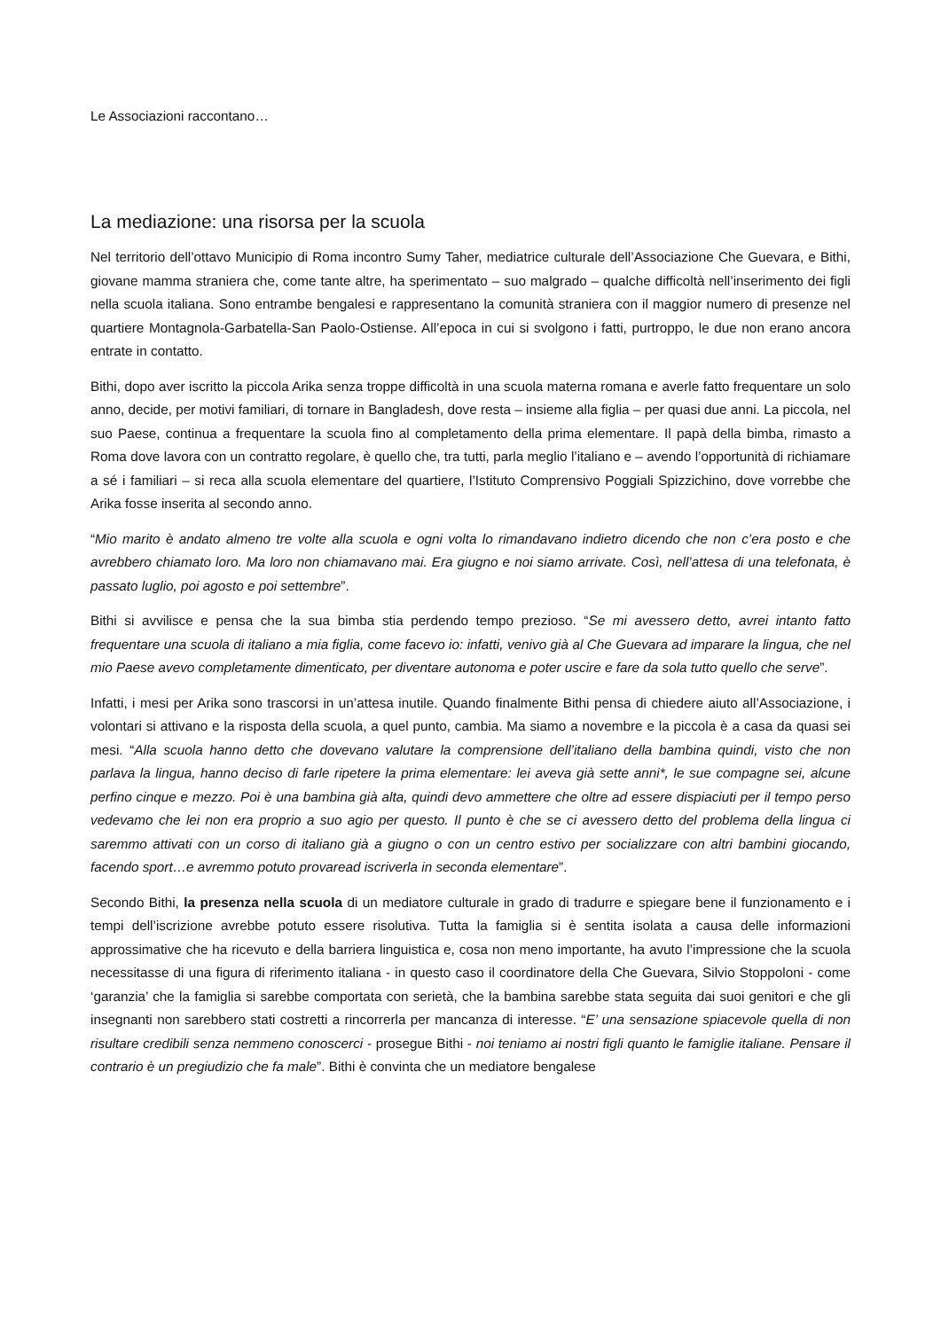Le Associazioni raccontano…
La mediazione: una risorsa per la scuola
Nel territorio dell’ottavo Municipio di Roma incontro Sumy Taher, mediatrice culturale dell’Associazione Che Guevara, e Bithi, giovane mamma straniera che, come tante altre, ha sperimentato – suo malgrado – qualche difficoltà nell’inserimento dei figli nella scuola italiana. Sono entrambe bengalesi e rappresentano la comunità straniera con il maggior numero di presenze nel quartiere Montagnola-Garbatella-San Paolo-Ostiense. All’epoca in cui si svolgono i fatti, purtroppo, le due non erano ancora entrate in contatto.
Bithi, dopo aver iscritto la piccola Arika senza troppe difficoltà in una scuola materna romana e averle fatto frequentare un solo anno, decide, per motivi familiari, di tornare in Bangladesh, dove resta – insieme alla figlia – per quasi due anni. La piccola, nel suo Paese, continua a frequentare la scuola fino al completamento della prima elementare. Il papà della bimba, rimasto a Roma dove lavora con un contratto regolare, è quello che, tra tutti, parla meglio l’italiano e – avendo l’opportunità di richiamare a sé i familiari – si reca alla scuola elementare del quartiere, l’Istituto Comprensivo Poggiali Spizzichino, dove vorrebbe che Arika fosse inserita al secondo anno.
“Mio marito è andato almeno tre volte alla scuola e ogni volta lo rimandavano indietro dicendo che non c’era posto e che avrebbero chiamato loro. Ma loro non chiamavano mai. Era giugno e noi siamo arrivate. Così, nell’attesa di una telefonata, è passato luglio, poi agosto e poi settembre”.
Bithi si avvilisce e pensa che la sua bimba stia perdendo tempo prezioso. “Se mi avessero detto, avrei intanto fatto frequentare una scuola di italiano a mia figlia, come facevo io: infatti, venivo già al Che Guevara ad imparare la lingua, che nel mio Paese avevo completamente dimenticato, per diventare autonoma e poter uscire e fare da sola tutto quello che serve”.
Infatti, i mesi per Arika sono trascorsi in un’attesa inutile. Quando finalmente Bithi pensa di chiedere aiuto all’Associazione, i volontari si attivano e la risposta della scuola, a quel punto, cambia. Ma siamo a novembre e la piccola è a casa da quasi sei mesi. “Alla scuola hanno detto che dovevano valutare la comprensione dell’italiano della bambina quindi, visto che non parlava la lingua, hanno deciso di farle ripetere la prima elementare: lei aveva già sette anni*, le sue compagne sei, alcune perfino cinque e mezzo. Poi è una bambina già alta, quindi devo ammettere che oltre ad essere dispiaciuti per il tempo perso vedevamo che lei non era proprio a suo agio per questo. Il punto è che se ci avessero detto del problema della lingua ci saremmo attivati con un corso di italiano già a giugno o con un centro estivo per socializzare con altri bambini giocando, facendo sport…e avremmo potuto provaread iscriverla in seconda elementare”.
Secondo Bithi, la presenza nella scuola di un mediatore culturale in grado di tradurre e spiegare bene il funzionamento e i tempi dell’iscrizione avrebbe potuto essere risolutiva. Tutta la famiglia si è sentita isolata a causa delle informazioni approssimative che ha ricevuto e della barriera linguistica e, cosa non meno importante, ha avuto l’impressione che la scuola necessitasse di una figura di riferimento italiana - in questo caso il coordinatore della Che Guevara, Silvio Stoppoloni - come ‘garanzia’ che la famiglia si sarebbe comportata con serietà, che la bambina sarebbe stata seguita dai suoi genitori e che gli insegnanti non sarebbero stati costretti a rincorrerla per mancanza di interesse. “E’ una sensazione spiacevole quella di non risultare credibili senza nemmeno conoscerci - prosegue Bithi - noi teniamo ai nostri figli quanto le famiglie italiane. Pensare il contrario è un pregiudizio che fa male”. Bithi è convinta che un mediatore bengalese